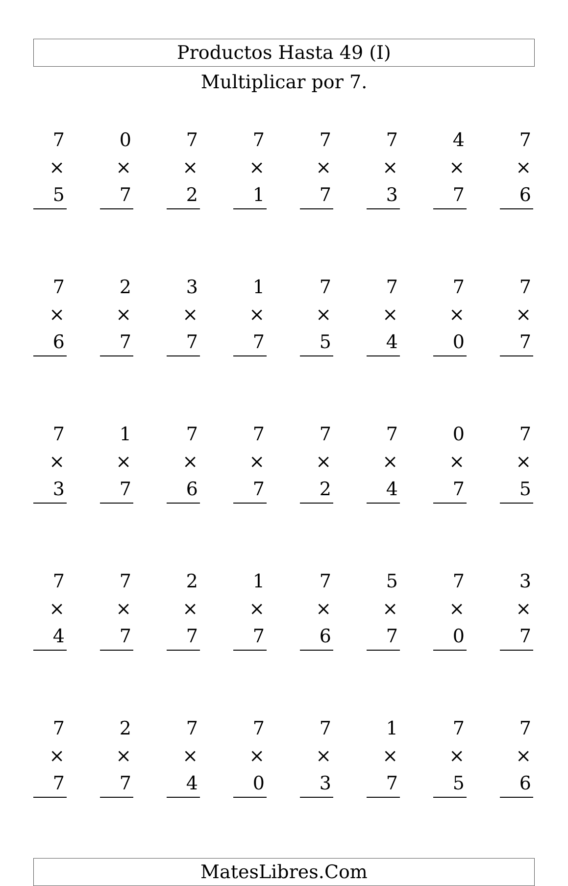Productos Hasta 49 (I)
Multiplicar por 7.
7
× 5
0
× 7
7
× 2
7
× 1
7
× 7
7
× 3
4
× 7
7
× 6
7
× 6
2
× 7
3
× 7
1
× 7
7
× 5
7
× 4
7
× 0
7
× 7
7
× 3
1
× 7
7
× 6
7
× 7
7
× 2
7
× 4
0
× 7
7
× 5
7
× 4
7
× 7
2
× 7
1
× 7
7
× 6
5
× 7
7
× 0
3
× 7
7
× 7
2
× 7
7
× 4
7
× 0
7
× 3
1
× 7
7
× 5
7
× 6
MatesLibres.Com